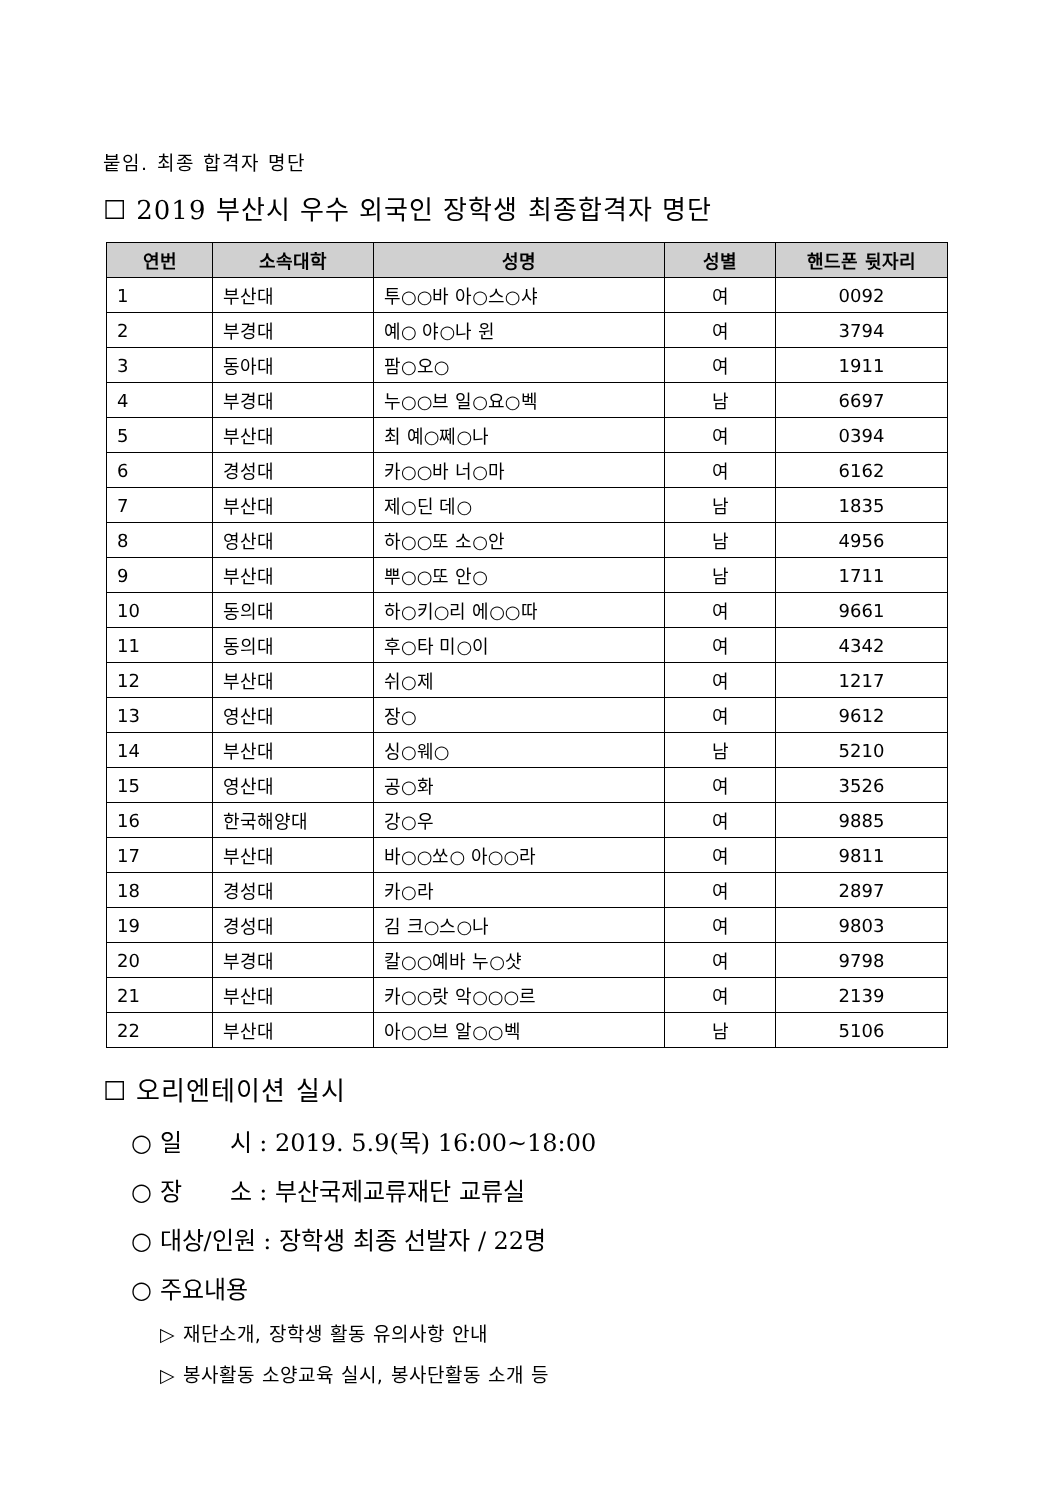붙임. 최종 합격자 명단
☐ 2019 부산시 우수 외국인 장학생 최종합격자 명단
| 연번 | 소속대학 | 성명 | 성별 | 핸드폰 뒷자리 |
| --- | --- | --- | --- | --- |
| 1 | 부산대 | 투○○바 아○스○샤 | 여 | 0092 |
| 2 | 부경대 | 예○ 야○나 윈 | 여 | 3794 |
| 3 | 동아대 | 팜○오○ | 여 | 1911 |
| 4 | 부경대 | 누○○브 일○요○벡 | 남 | 6697 |
| 5 | 부산대 | 최 예○쩨○나 | 여 | 0394 |
| 6 | 경성대 | 카○○바 너○마 | 여 | 6162 |
| 7 | 부산대 | 제○딘 데○ | 남 | 1835 |
| 8 | 영산대 | 하○○또 소○안 | 남 | 4956 |
| 9 | 부산대 | 뿌○○또 안○ | 남 | 1711 |
| 10 | 동의대 | 하○키○리 에○○따 | 여 | 9661 |
| 11 | 동의대 | 후○타 미○이 | 여 | 4342 |
| 12 | 부산대 | 쉬○제 | 여 | 1217 |
| 13 | 영산대 | 장○ | 여 | 9612 |
| 14 | 부산대 | 싱○웨○ | 남 | 5210 |
| 15 | 영산대 | 공○화 | 여 | 3526 |
| 16 | 한국해양대 | 강○우 | 여 | 9885 |
| 17 | 부산대 | 바○○쏘○ 아○○라 | 여 | 9811 |
| 18 | 경성대 | 카○라 | 여 | 2897 |
| 19 | 경성대 | 김 크○스○나 | 여 | 9803 |
| 20 | 부경대 | 칼○○예바 누○샷 | 여 | 9798 |
| 21 | 부산대 | 카○○랏 악○○○르 | 여 | 2139 |
| 22 | 부산대 | 아○○브 알○○벡 | 남 | 5106 |
☐ 오리엔테이션 실시
○ 일　　시 : 2019. 5.9(목) 16:00~18:00
○ 장　　소 : 부산국제교류재단 교류실
○ 대상/인원 : 장학생 최종 선발자 / 22명
○ 주요내용
▷ 재단소개, 장학생 활동 유의사항 안내
▷ 봉사활동 소양교육 실시, 봉사단활동 소개 등